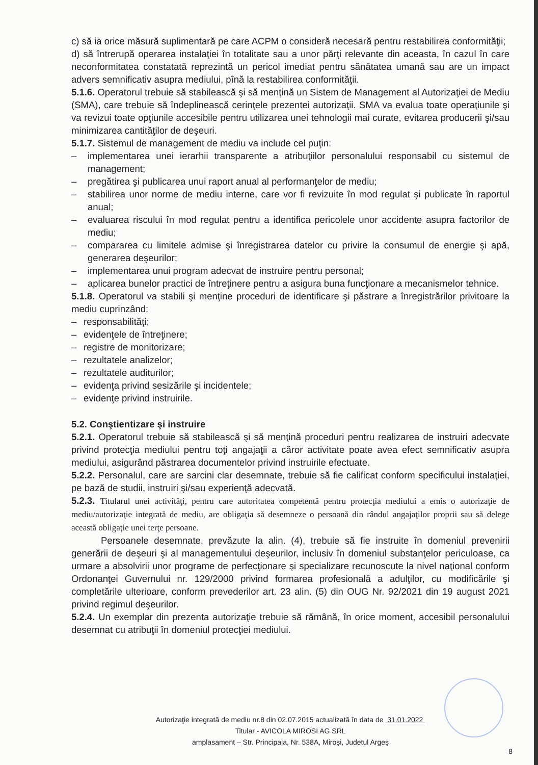c) să ia orice măsură suplimentară pe care ACPM o consideră necesară pentru restabilirea conformităţii;
d) să întrerupă operarea instalaţiei în totalitate sau a unor părţi relevante din aceasta, în cazul în care neconformitatea constatată reprezintă un pericol imediat pentru sănătatea umană sau are un impact advers semnificativ asupra mediului, pînă la restabilirea conformităţii.
5.1.6. Operatorul trebuie să stabilească şi să menţină un Sistem de Management al Autorizaţiei de Mediu (SMA), care trebuie să îndeplinească cerinţele prezentei autorizaţii. SMA va evalua toate operaţiunile şi va revizui toate opţiunile accesibile pentru utilizarea unei tehnologii mai curate, evitarea producerii şi/sau minimizarea cantităţilor de deşeuri.
5.1.7. Sistemul de management de mediu va include cel puţin:
– implementarea unei ierarhii transparente a atribuţiilor personalului responsabil cu sistemul de management;
– pregătirea şi publicarea unui raport anual al performanţelor de mediu;
– stabilirea unor norme de mediu interne, care vor fi revizuite în mod regulat şi publicate în raportul anual;
– evaluarea riscului în mod regulat pentru a identifica pericolele unor accidente asupra factorilor de mediu;
– compararea cu limitele admise şi înregistrarea datelor cu privire la consumul de energie şi apă, generarea deşeurilor;
– implementarea unui program adecvat de instruire pentru personal;
– aplicarea bunelor practici de întreţinere pentru a asigura buna funcţionare a mecanismelor tehnice.
5.1.8. Operatorul va stabili şi menţine proceduri de identificare şi păstrare a înregistrărilor privitoare la mediu cuprinzând:
– responsabilităţi;
– evidenţele de întreţinere;
– registre de monitorizare;
– rezultatele analizelor;
– rezultatele auditurilor;
– evidenţa privind sesizările şi incidentele;
– evidenţe privind instruirile.
5.2. Conştientizare şi instruire
5.2.1. Operatorul trebuie să stabilească şi să menţină proceduri pentru realizarea de instruiri adecvate privind protecţia mediului pentru toţi angajaţii a căror activitate poate avea efect semnificativ asupra mediului, asigurând păstrarea documentelor privind instruirile efectuate.
5.2.2. Personalul, care are sarcini clar desemnate, trebuie să fie calificat conform specificului instalaţiei, pe bază de studii, instruiri şi/sau experienţă adecvată.
5.2.3. Titularul unei activităţi, pentru care autoritatea competentă pentru protecţia mediului a emis o autorizaţie de mediu/autorizaţie integrată de mediu, are obligaţia să desemneze o persoană din rândul angajaţilor proprii sau să delege această obligaţie unei terţe persoane.
Persoanele desemnate, prevăzute la alin. (4), trebuie să fie instruite în domeniul prevenirii generării de deşeuri şi al managementului deşeurilor, inclusiv în domeniul substanţelor periculoase, ca urmare a absolvirii unor programe de perfecţionare şi specializare recunoscute la nivel naţional conform Ordonanţei Guvernului nr. 129/2000 privind formarea profesională a adulţilor, cu modificările şi completările ulterioare, conform prevederilor art. 23 alin. (5) din OUG Nr. 92/2021 din 19 august 2021 privind regimul deşeurilor.
5.2.4. Un exemplar din prezenta autorizaţie trebuie să rămână, în orice moment, accesibil personalului desemnat cu atribuţii în domeniul protecţiei mediului.
Autorizaţie integrată de mediu nr.8 din 02.07.2015 actualizată în data de 31.01.2022
Titular - AVICOLA MIROSI AG SRL
amplasament – Str. Principala, Nr. 538A, Miroşi, Judetul Argeş
8